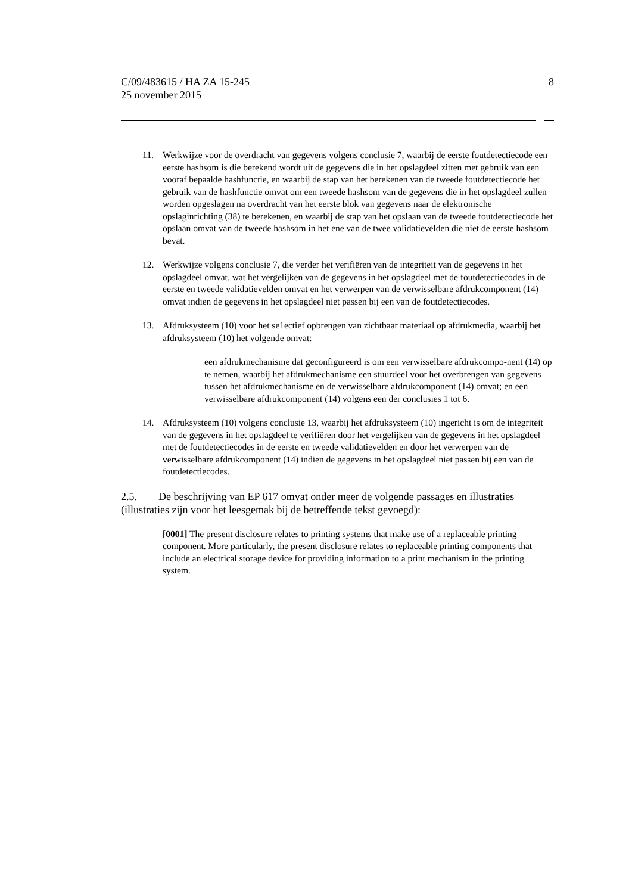C/09/483615 / HA ZA 15-245
25 november 2015
8
11. Werkwijze voor de overdracht van gegevens volgens conclusie 7, waarbij de eerste foutdetectiecode een eerste hashsom is die berekend wordt uit de gegevens die in het opslagdeel zitten met gebruik van een vooraf bepaalde hashfunctie, en waarbij de stap van het berekenen van de tweede foutdetectiecode het gebruik van de hashfunctie omvat om een tweede hashsom van de gegevens die in het opslagdeel zullen worden opgeslagen na overdracht van het eerste blok van gegevens naar de elektronische opslaginrichting (38) te berekenen, en waarbij de stap van het opslaan van de tweede foutdetectiecode het opslaan omvat van de tweede hashsom in het ene van de twee validatievelden die niet de eerste hashsom bevat.
12. Werkwijze volgens conclusie 7, die verder het verifiëren van de integriteit van de gegevens in het opslagdeel omvat, wat het vergelijken van de gegevens in het opslagdeel met de foutdetectiecodes in de eerste en tweede validatievelden omvat en het verwerpen van de verwisselbare afdrukcomponent (14) omvat indien de gegevens in het opslagdeel niet passen bij een van de foutdetectiecodes.
13. Afdruksysteem (10) voor het se1ectief opbrengen van zichtbaar materiaal op afdrukmedia, waarbij het afdruksysteem (10) het volgende omvat:
een afdrukmechanisme dat geconfigureerd is om een verwisselbare afdrukcompo-nent (14) op te nemen, waarbij het afdrukmechanisme een stuurdeel voor het overbrengen van gegevens tussen het afdrukmechanisme en de verwisselbare afdrukcomponent (14) omvat; en een verwisselbare afdrukcomponent (14) volgens een der conclusies 1 tot 6.
14. Afdruksysteem (10) volgens conclusie 13, waarbij het afdruksysteem (10) ingericht is om de integriteit van de gegevens in het opslagdeel te verifiëren door het vergelijken van de gegevens in het opslagdeel met de foutdetectiecodes in de eerste en tweede validatievelden en door het verwerpen van de verwisselbare afdrukcomponent (14) indien de gegevens in het opslagdeel niet passen bij een van de foutdetectiecodes.
2.5. De beschrijving van EP 617 omvat onder meer de volgende passages en illustraties (illustraties zijn voor het leesgemak bij de betreffende tekst gevoegd):
[0001] The present disclosure relates to printing systems that make use of a replaceable printing component. More particularly, the present disclosure relates to replaceable printing components that include an electrical storage device for providing information to a print mechanism in the printing system.